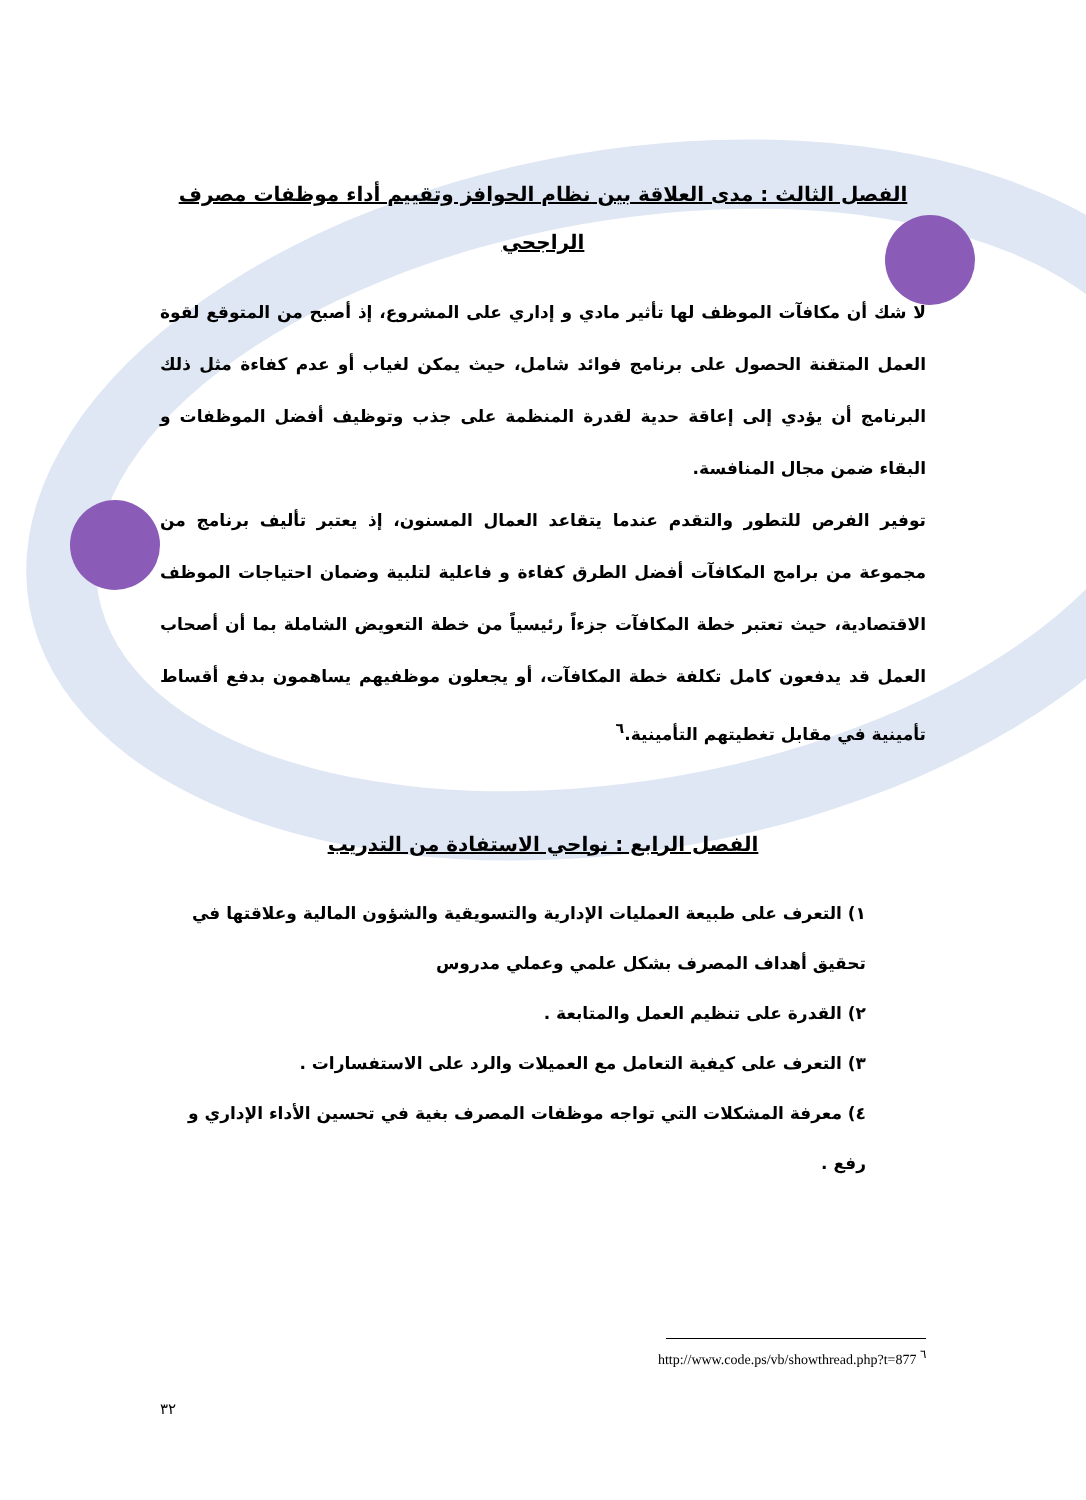الفصل الثالث : مدى العلاقة بين نظام الحوافز وتقييم أداء موظفات مصرف الراجحي
لا شك أن مكافآت الموظف لها تأثير مادي و إداري على المشروع، إذ أصبح من المتوقع لقوة العمل المتقنة الحصول على برنامج فوائد شامل، حيث يمكن لغياب أو عدم كفاءة مثل ذلك البرنامج أن يؤدي إلى إعاقة حدية لقدرة المنظمة على جذب وتوظيف أفضل الموظفات و البقاء ضمن مجال المنافسة.
توفير الفرص للتطور والتقدم عندما يتقاعد العمال المسنون، إذ يعتبر تأليف برنامج من مجموعة من برامج المكافآت أفضل الطرق كفاءة و فاعلية لتلبية وضمان احتياجات الموظف الاقتصادية، حيث تعتبر خطة المكافآت جزءاً رئيسياً من خطة التعويض الشاملة بما أن أصحاب العمل قد يدفعون كامل تكلفة خطة المكافآت، أو يجعلون موظفيهم يساهمون بدفع أقساط تأمينية في مقابل تغطيتهم التأمينية.<sup>٦</sup>
الفصل الرابع : نواحي الاستفادة من التدريب
١) التعرف على طبيعة العمليات الإدارية والتسويقية والشؤون المالية وعلاقتها في تحقيق أهداف المصرف بشكل علمي وعملي مدروس
٢) القدرة على تنظيم العمل والمتابعة .
٣) التعرف على كيفية التعامل مع العميلات والرد على الاستفسارات .
٤) معرفة المشكلات التي تواجه موظفات المصرف بغية في تحسين الأداء الإداري و رفع .
http://www.code.ps/vb/showthread.php?t=877 <sup>٦</sup>
٣٢